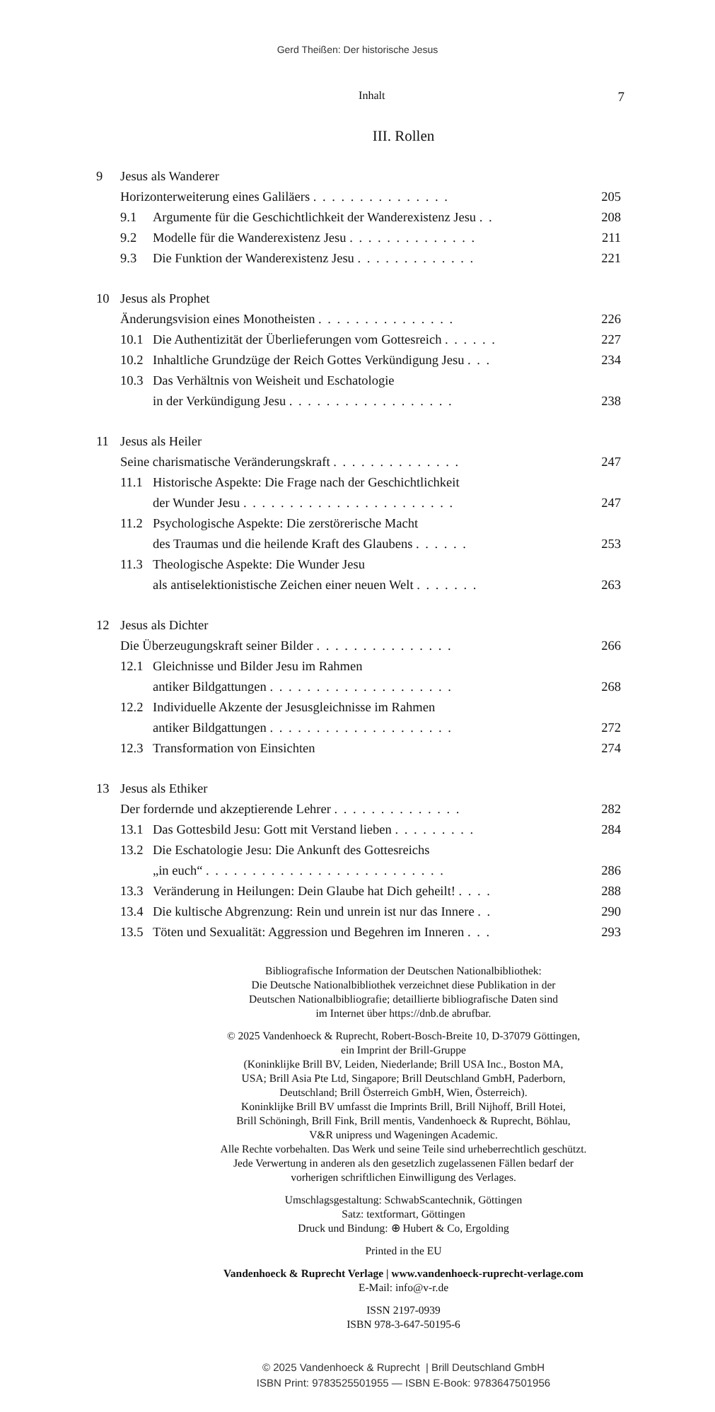Gerd Theißen: Der historische Jesus
Inhalt 7
III. Rollen
| 9 | Jesus als Wanderer | |
| | Horizonterweiterung eines Galiläers . . . . . . . . . . . . . . . | 205 |
| | 9.1 Argumente für die Geschichtlichkeit der Wanderexistenz Jesu . . | 208 |
| | 9.2 Modelle für die Wanderexistenz Jesu . . . . . . . . . . . . . . | 211 |
| | 9.3 Die Funktion der Wanderexistenz Jesu . . . . . . . . . . . . . | 221 |
| 10 | Jesus als Prophet | |
| | Änderungsvision eines Monotheisten . . . . . . . . . . . . . . . | 226 |
| | 10.1 Die Authentizität der Überlieferungen vom Gottesreich . . . . . . | 227 |
| | 10.2 Inhaltliche Grundzüge der Reich Gottes Verkündigung Jesu . . . | 234 |
| | 10.3 Das Verhältnis von Weisheit und Eschatologie in der Verkündigung Jesu . . . . . . . . . . . . . . . . . . | 238 |
| 11 | Jesus als Heiler | |
| | Seine charismatische Veränderungskraft . . . . . . . . . . . . . . | 247 |
| | 11.1 Historische Aspekte: Die Frage nach der Geschichtlichkeit der Wunder Jesu . . . . . . . . . . . . . . . . . . . . . . . | 247 |
| | 11.2 Psychologische Aspekte: Die zerstörerische Macht des Traumas und die heilende Kraft des Glaubens . . . . . . | 253 |
| | 11.3 Theologische Aspekte: Die Wunder Jesu als antiselektionistische Zeichen einer neuen Welt . . . . . . . | 263 |
| 12 | Jesus als Dichter | |
| | Die Überzeugungskraft seiner Bilder . . . . . . . . . . . . . . . | 266 |
| | 12.1 Gleichnisse und Bilder Jesu im Rahmen antiker Bildgattungen . . . . . . . . . . . . . . . . . . . . | 268 |
| | 12.2 Individuelle Akzente der Jesusgleichnisse im Rahmen antiker Bildgattungen . . . . . . . . . . . . . . . . . . . . | 272 |
| | 12.3 Transformation von Einsichten | 274 |
| 13 | Jesus als Ethiker | |
| | Der fordernde und akzeptierende Lehrer . . . . . . . . . . . . . . | 282 |
| | 13.1 Das Gottesbild Jesu: Gott mit Verstand lieben . . . . . . . . . | 284 |
| | 13.2 Die Eschatologie Jesu: Die Ankunft des Gottesreichs „in euch“ . . . . . . . . . . . . . . . . . . . . . . . . . . | 286 |
| | 13.3 Veränderung in Heilungen: Dein Glaube hat Dich geheilt! . . . . | 288 |
| | 13.4 Die kultische Abgrenzung: Rein und unrein ist nur das Innere . . | 290 |
| | 13.5 Töten und Sexualität: Aggression und Begehren im Inneren . . . | 293 |
Bibliografische Information der Deutschen Nationalbibliothek:
Die Deutsche Nationalbibliothek verzeichnet diese Publikation in der
Deutschen Nationalbibliografie; detaillierte bibliografische Daten sind
im Internet über https://dnb.de abrufbar.
© 2025 Vandenhoeck & Ruprecht, Robert-Bosch-Breite 10, D-37079 Göttingen,
ein Imprint der Brill-Gruppe
(Koninklijke Brill BV, Leiden, Niederlande; Brill USA Inc., Boston MA,
USA; Brill Asia Pte Ltd, Singapore; Brill Deutschland GmbH, Paderborn,
Deutschland; Brill Österreich GmbH, Wien, Österreich).
Koninklijke Brill BV umfasst die Imprints Brill, Brill Nijhoff, Brill Hotei,
Brill Schöningh, Brill Fink, Brill mentis, Vandenhoeck & Ruprecht, Böhlau,
V&R unipress und Wageningen Academic.
Alle Rechte vorbehalten. Das Werk und seine Teile sind urheberrechtlich geschützt.
Jede Verwertung in anderen als den gesetzlich zugelassenen Fällen bedarf der
vorherigen schriftlichen Einwilligung des Verlages.
Umschlagsgestaltung: SchwabScantechnik, Göttingen
Satz: textformart, Göttingen
Druck und Bindung: ⊕ Hubert & Co, Ergolding
Printed in the EU
Vandenhoeck & Ruprecht Verlage | www.vandenhoeck-ruprecht-verlage.com
E-Mail: info@v-r.de
ISSN 2197-0939
ISBN 978-3-647-50195-6
© 2025 Vandenhoeck & Ruprecht | Brill Deutschland GmbH
ISBN Print: 9783525501955 — ISBN E-Book: 9783647501956